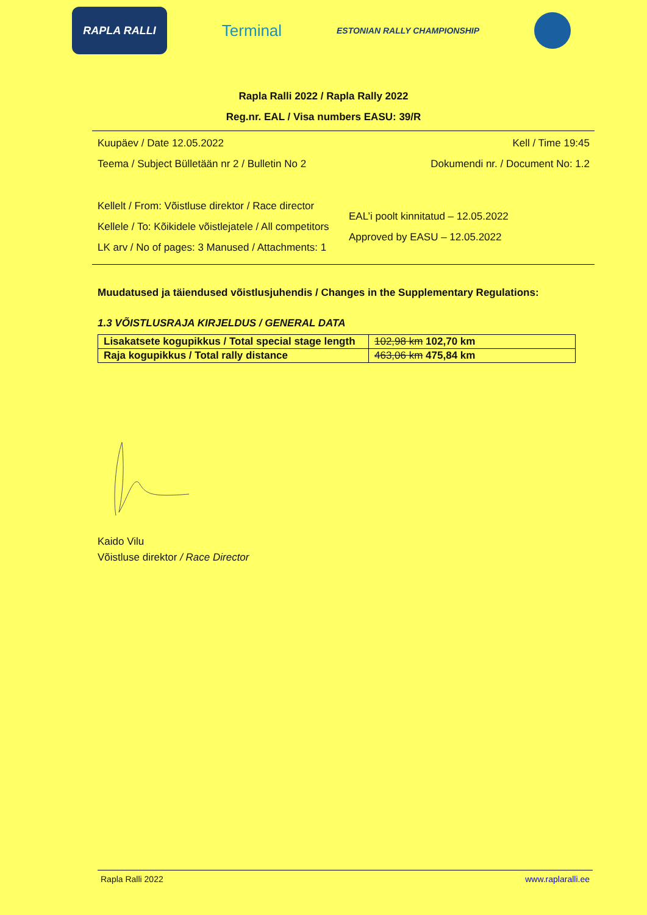RAPLA RALLI
Terminal
ESTONIAN RALLY CHAMPIONSHIP
Rapla Ralli 2022 / Rapla Rally 2022
Reg.nr. EAL / Visa numbers EASU: 39/R
Kuupäev / Date 12.05.2022 Kell / Time 19:45
Teema / Subject Bülletään nr 2 / Bulletin No 2 Dokumendi nr. / Document No: 1.2
Kellelt / From: Võistluse direktor / Race director
Kellele / To: Kõikidele võistlejatele / All competitors
LK arv / No of pages: 3 Manused / Attachments: 1
EAL’i poolt kinnitatud – 12.05.2022
Approved by EASU – 12.05.2022
Muudatused ja täiendused võistlusjuhendis / Changes in the Supplementary Regulations:
1.3 VÕISTLUSRAJA KIRJELDUS / GENERAL DATA
| Lisakatsete kogupikkus / Total special stage length | 102,98 km 102,70 km |
| Raja kogupikkus / Total rally distance | 463,06 km 475,84 km |
Kaido Vilu
Võistluse direktor / Race Director
Rapla Ralli 2022 www.raplaralli.ee